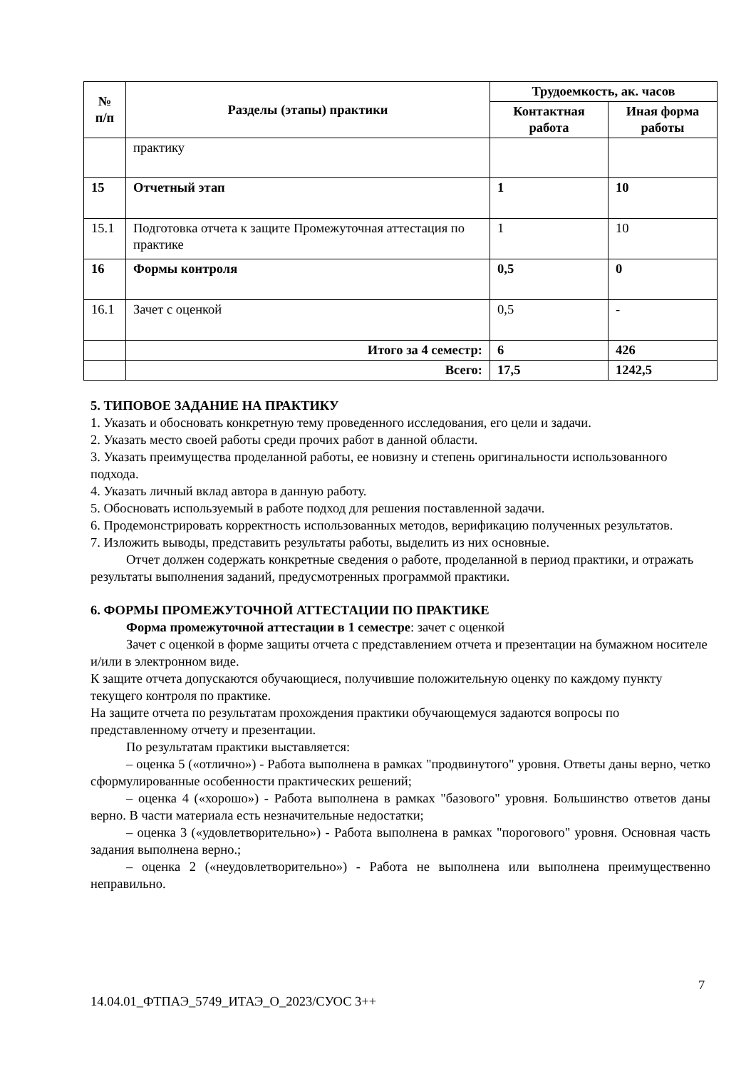| № п/п | Разделы (этапы) практики | Трудоемкость, ак. часов | |
| --- | --- | --- | --- |
| | | Контактная работа | Иная форма работы |
| | практику | | |
| 15 | Отчетный этап | 1 | 10 |
| 15.1 | Подготовка отчета к защите Промежуточная аттестация по практике | 1 | 10 |
| 16 | Формы контроля | 0,5 | 0 |
| 16.1 | Зачет с оценкой | 0,5 | - |
| | Итого за 4 семестр: | 6 | 426 |
| | Всего: | 17,5 | 1242,5 |
5. ТИПОВОЕ ЗАДАНИЕ НА ПРАКТИКУ
1. Указать и обосновать конкретную тему проведенного исследования, его цели и задачи.
2. Указать место своей работы среди прочих работ в данной области.
3. Указать преимущества проделанной работы, ее новизну и степень оригинальности использованного подхода.
4. Указать личный вклад автора в данную работу.
5. Обосновать используемый в работе подход для решения поставленной задачи.
6. Продемонстрировать корректность использованных методов, верификацию полученных результатов.
7. Изложить выводы, представить результаты работы, выделить из них основные.
Отчет должен содержать конкретные сведения о работе, проделанной в период практики, и отражать результаты выполнения заданий, предусмотренных программой практики.
6. ФОРМЫ ПРОМЕЖУТОЧНОЙ АТТЕСТАЦИИ ПО ПРАКТИКЕ
Форма промежуточной аттестации в 1 семестре: зачет с оценкой
Зачет с оценкой в форме защиты отчета с представлением отчета и презентации на бумажном носителе и/или в электронном виде.
К защите отчета допускаются обучающиеся, получившие положительную оценку по каждому пункту текущего контроля по практике.
На защите отчета по результатам прохождения практики обучающемуся задаются вопросы по представленному отчету и презентации.
По результатам практики выставляется:
– оценка 5 («отлично») - Работа выполнена в рамках "продвинутого" уровня. Ответы даны верно, четко сформулированные особенности практических решений;
– оценка 4 («хорошо») - Работа выполнена в рамках "базового" уровня. Большинство ответов даны верно. В части материала есть незначительные недостатки;
– оценка 3 («удовлетворительно») - Работа выполнена в рамках "порогового" уровня. Основная часть задания выполнена верно.;
– оценка 2 («неудовлетворительно») - Работа не выполнена или выполнена преимущественно неправильно.
7
14.04.01_ФТПАЭ_5749_ИТАЭ_О_2023/СУОС 3++